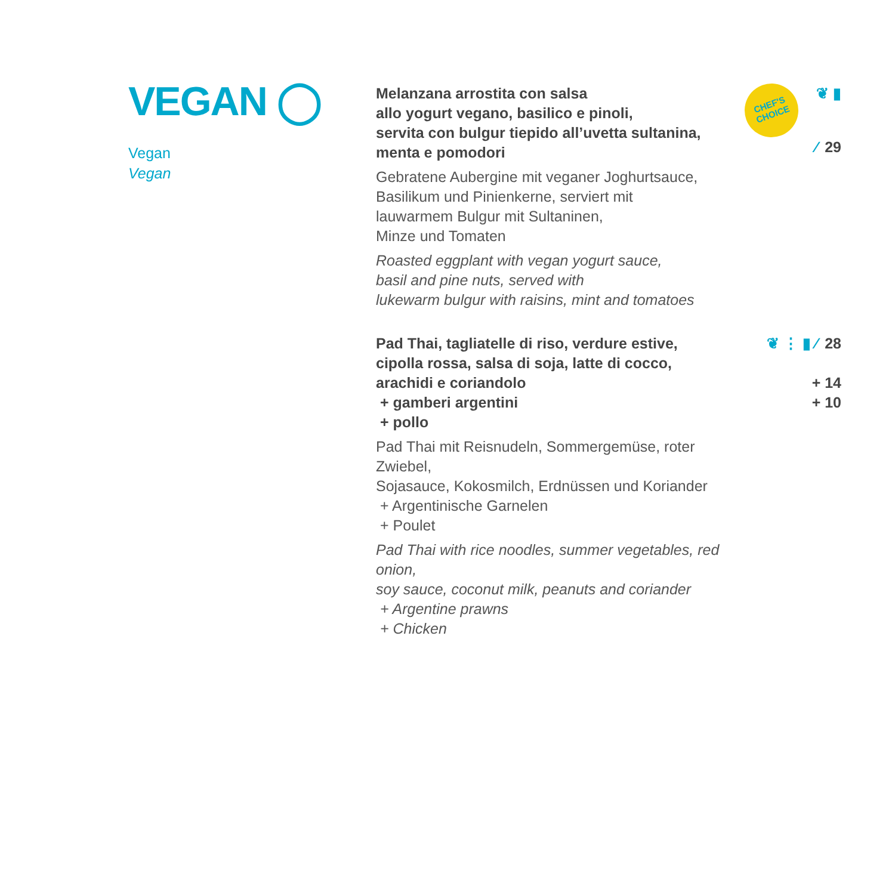VEGAN ◯
Vegan
Vegan
Melanzana arrostita con salsa
allo yogurt vegano, basilico e pinoli,
servita con bulgur tiepido all’uvetta sultanina,
menta e pomodori
Gebratene Aubergine mit veganer Joghurtsauce,
Basilikum und Pinienkerne, serviert mit
lauwarmem Bulgur mit Sultaninen,
Minze und Tomaten
Roasted eggplant with vegan yogurt sauce,
basil and pine nuts, served with
lukewarm bulgur with raisins, mint and tomatoes
CHEF'S
CHOICE ❦ ▮ ⁄ 29
Pad Thai, tagliatelle di riso, verdure estive,
cipolla rossa, salsa di soja, latte di cocco,
arachidi e coriandolo
+ gamberi argentini
+ pollo
Pad Thai mit Reisnudeln, Sommergemüse, roter Zwiebel,
Sojasauce, Kokosmilch, Erdnüssen und Koriander
+ Argentinische Garnelen
+ Poulet
Pad Thai with rice noodles, summer vegetables, red onion,
soy sauce, coconut milk, peanuts and coriander
+ Argentine prawns
+ Chicken
❦ ⋮ ▮ ⁄ 28
+ 14
+ 10